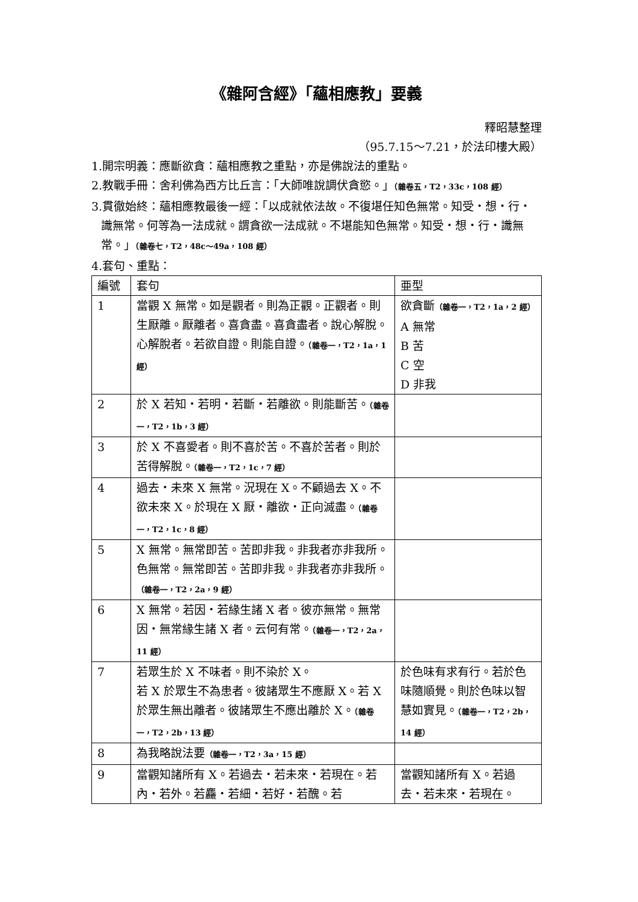《雜阿含經》「蘊相應教」要義
釋昭慧整理
（95.7.15～7.21，於法印樓大殿）
1.開宗明義：應斷欲貪：蘊相應教之重點，亦是佛說法的重點。
2.教戰手冊：舍利佛為西方比丘言：「大師唯說調伏貪慾。」（雜卷五，T2，33c，108 經）
3.貫徹始終：蘊相應教最後一經：「以成就依法故。不復堪任知色無常。知受・想・行・識無常。何等為一法成就。謂貪欲一法成就。不堪能知色無常。知受・想・行・識無常。」（雜卷七，T2，48c～49a，108 經）
4.套句、重點：
| 編號 | 套句 | 亜型 |
| 1 | 當觀 X 無常。如是觀者。則為正觀。正觀者。則生厭離。厭離者。喜貪盡。喜貪盡者。說心解脫。心解脫者。若欲自證。則能自證。 （雜卷一，T2，1a，1 經） | 欲貪斷 （雜卷一，T2，1a，2 經） A 無常 B 苦 C 空 D 非我 |
| 2 | 於 X 若知・若明・若斷・若離欲。則能斷苦。 （雜卷一，T2，1b，3 經） | |
| 3 | 於 X 不喜愛者。則不喜於苦。不喜於苦者。則於苦得解脫。 （雜卷一，T2，1c，7 經） | |
| 4 | 過去・未來 X 無常。況現在 X。不顧過去 X。不欲未來 X。於現在 X 厭・離欲・正向滅盡。 （雜卷一，T2，1c，8 經） | |
| 5 | X 無常。無常即苦。苦即非我。非我者亦非我所。色無常。無常即苦。苦即非我。非我者亦非我所。 （雜卷一，T2，2a，9 經） | |
| 6 | X 無常。若因・若緣生諸 X 者。彼亦無常。無常因・無常緣生諸 X 者。云何有常。 （雜卷一，T2，2a，11 經） | |
| 7 | 若眾生於 X 不味者。則不染於 X。 若 X 於眾生不為患者。彼諸眾生不應厭 X。若 X 於眾生無出離者。彼諸眾生不應出離於 X。 （雜卷一，T2，2b，13 經） | 於色味有求有行。若於色味隨順覺。則於色味以智慧如實見。 （雜卷一，T2，2b，14 經） |
| 8 | 為我略說法要 （雜卷一，T2，3a，15 經） | |
| 9 | 當觀知諸所有 X。若過去・若未來・若現在。若內・若外。若麤・若細・若好・若醜。若 | 當觀知諸所有 X。若過去・若未來・若現在。 |